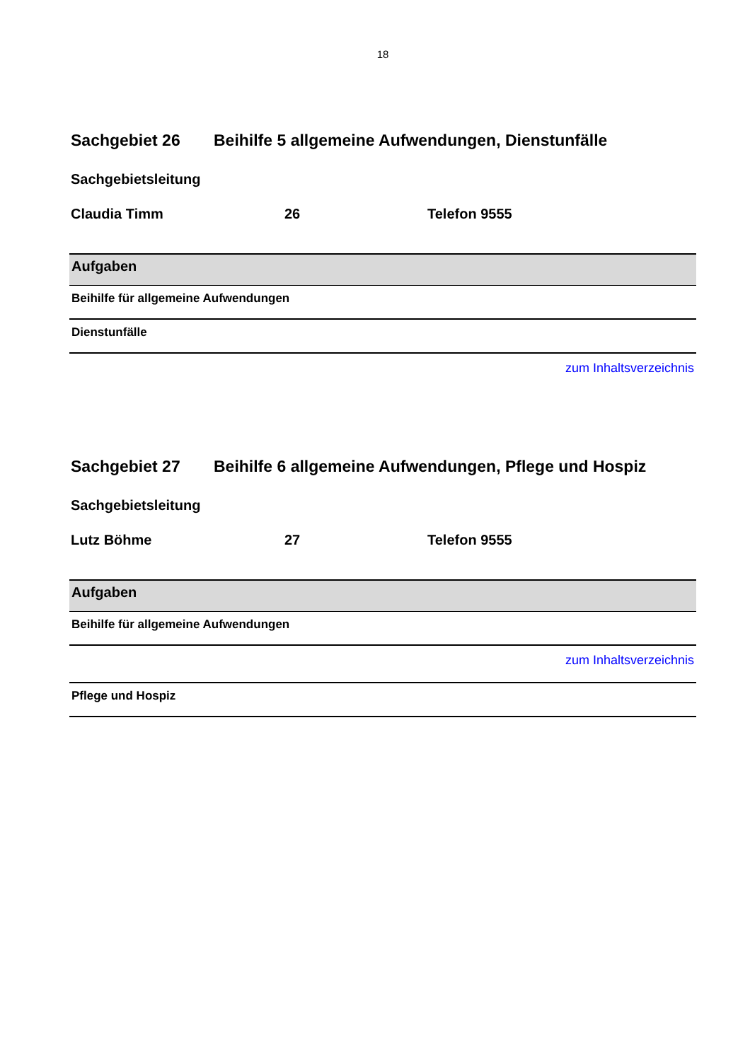18
Sachgebiet 26 Beihilfe 5 allgemeine Aufwendungen, Dienstunfälle
Sachgebietsleitung
Claudia Timm 26 Telefon 9555
| Aufgaben |
| --- |
| Beihilfe für allgemeine Aufwendungen |
| Dienstunfälle |
zum Inhaltsverzeichnis
Sachgebiet 27 Beihilfe 6 allgemeine Aufwendungen, Pflege und Hospiz
Sachgebietsleitung
Lutz Böhme 27 Telefon 9555
| Aufgaben |
| --- |
| Beihilfe für allgemeine Aufwendungen |
| zum Inhaltsverzeichnis |
| Pflege und Hospiz |